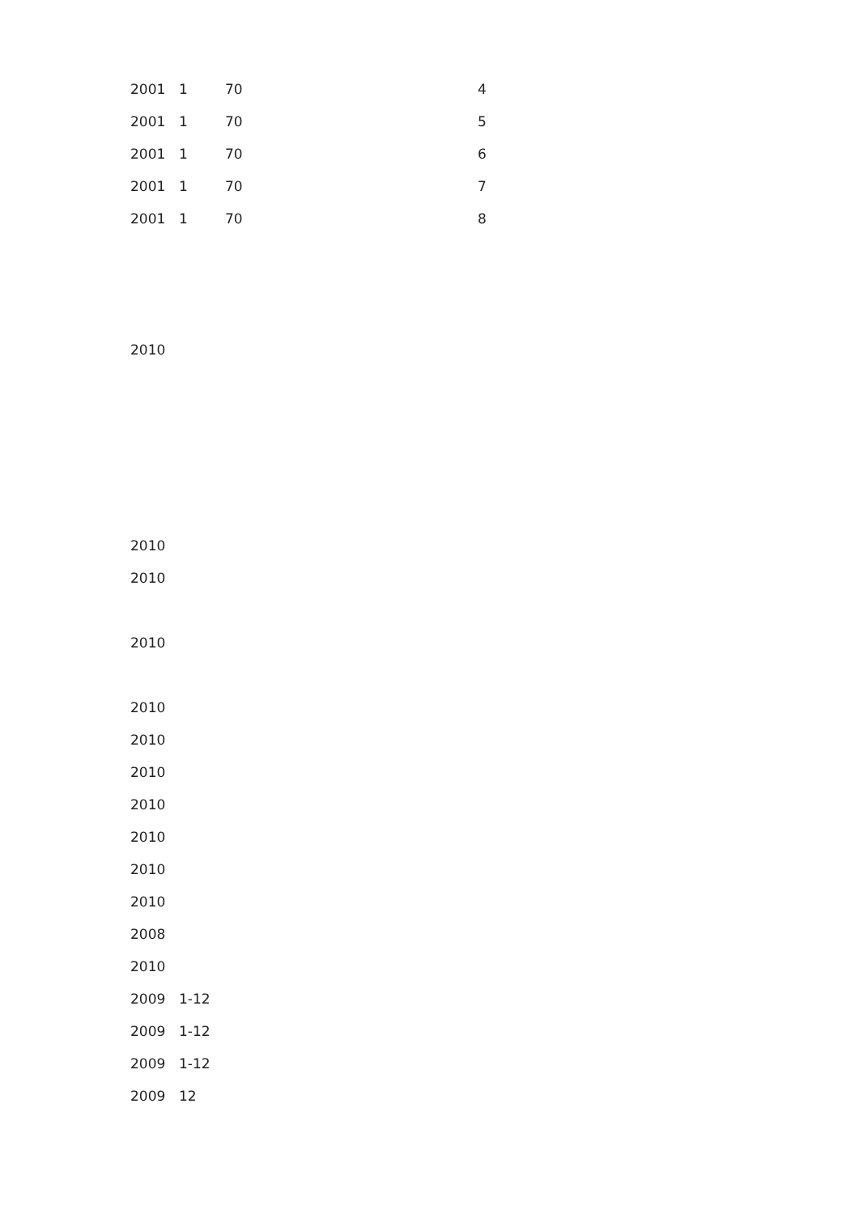2001 1 70 4
2001 1 70 5
2001 1 70 6
2001 1 70 7
2001 1 70 8
2010
2010
2010
2010
2010
2010
2010
2010
2010
2010
2010
2008
2010
2009 1-12
2009 1-12
2009 1-12
2009 12